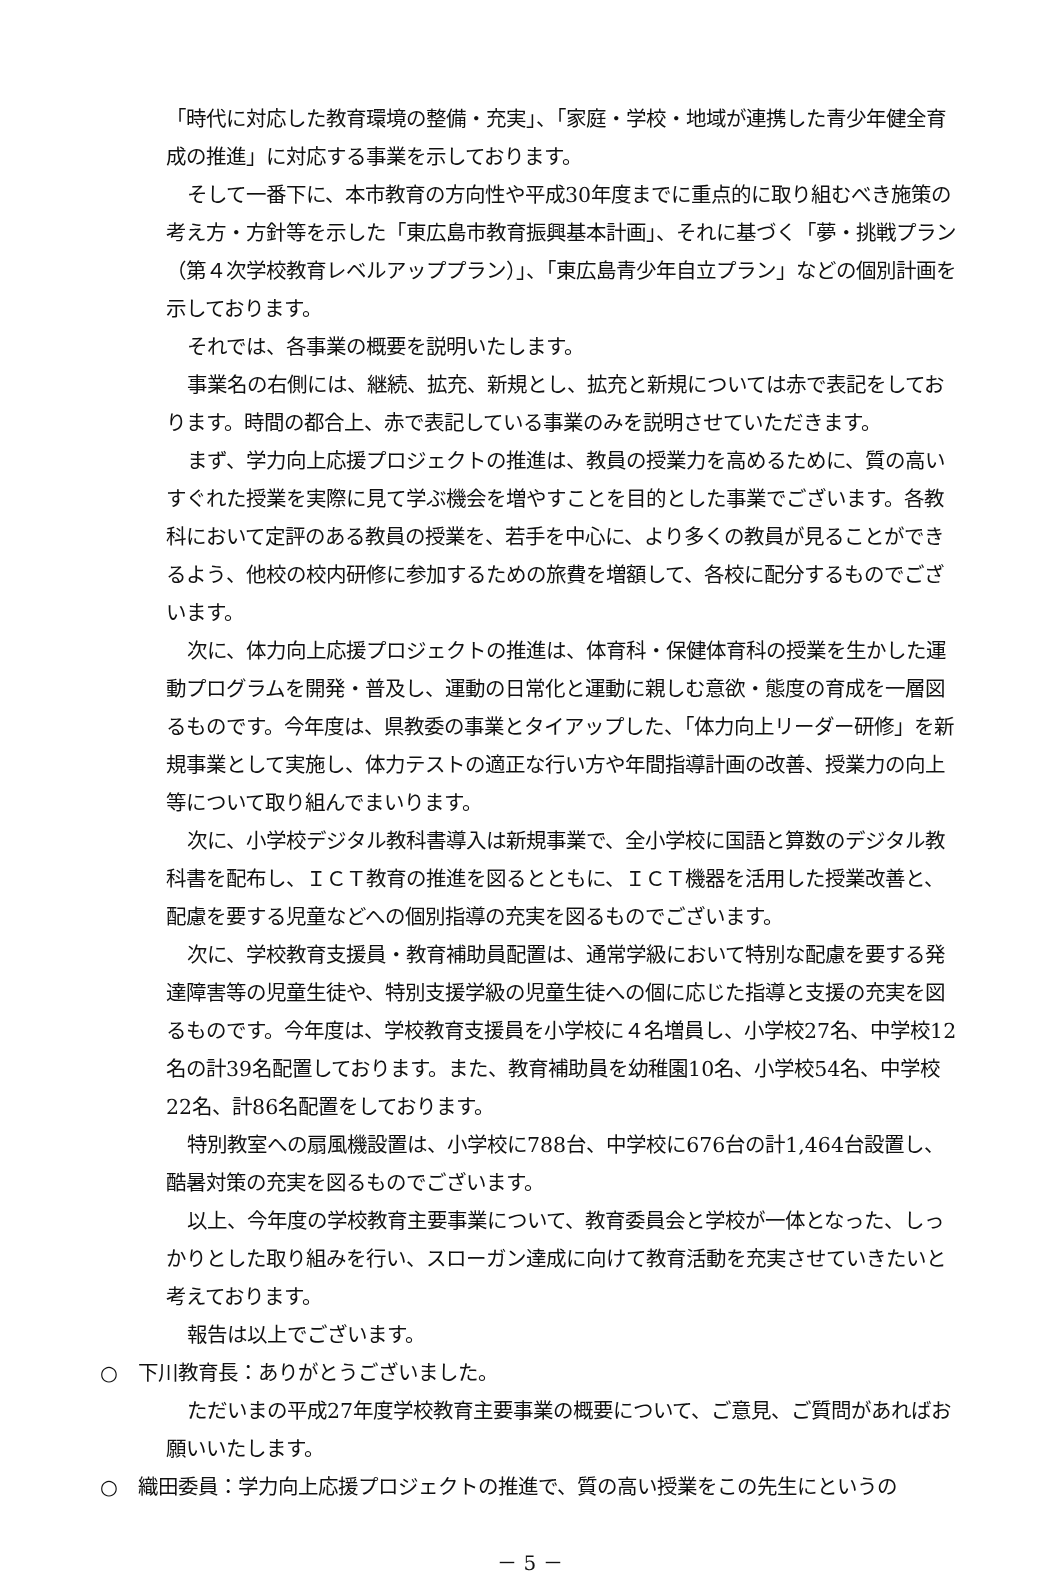「時代に対応した教育環境の整備・充実」、「家庭・学校・地域が連携した青少年健全育成の推進」に対応する事業を示しております。
そして一番下に、本市教育の方向性や平成30年度までに重点的に取り組むべき施策の考え方・方針等を示した「東広島市教育振興基本計画」、それに基づく「夢・挑戦プラン（第４次学校教育レベルアッププラン）」、「東広島青少年自立プラン」などの個別計画を示しております。
それでは、各事業の概要を説明いたします。
事業名の右側には、継続、拡充、新規とし、拡充と新規については赤で表記をしております。時間の都合上、赤で表記している事業のみを説明させていただきます。
まず、学力向上応援プロジェクトの推進は、教員の授業力を高めるために、質の高いすぐれた授業を実際に見て学ぶ機会を増やすことを目的とした事業でございます。各教科において定評のある教員の授業を、若手を中心に、より多くの教員が見ることができるよう、他校の校内研修に参加するための旅費を増額して、各校に配分するものでございます。
次に、体力向上応援プロジェクトの推進は、体育科・保健体育科の授業を生かした運動プログラムを開発・普及し、運動の日常化と運動に親しむ意欲・態度の育成を一層図るものです。今年度は、県教委の事業とタイアップした、「体力向上リーダー研修」を新規事業として実施し、体力テストの適正な行い方や年間指導計画の改善、授業力の向上等について取り組んでまいります。
次に、小学校デジタル教科書導入は新規事業で、全小学校に国語と算数のデジタル教科書を配布し、ＩＣＴ教育の推進を図るとともに、ＩＣＴ機器を活用した授業改善と、配慮を要する児童などへの個別指導の充実を図るものでございます。
次に、学校教育支援員・教育補助員配置は、通常学級において特別な配慮を要する発達障害等の児童生徒や、特別支援学級の児童生徒への個に応じた指導と支援の充実を図るものです。今年度は、学校教育支援員を小学校に４名増員し、小学校27名、中学校12名の計39名配置しております。また、教育補助員を幼稚園10名、小学校54名、中学校22名、計86名配置をしております。
特別教室への扇風機設置は、小学校に788台、中学校に676台の計1,464台設置し、酷暑対策の充実を図るものでございます。
以上、今年度の学校教育主要事業について、教育委員会と学校が一体となった、しっかりとした取り組みを行い、スローガン達成に向けて教育活動を充実させていきたいと考えております。
報告は以上でございます。
○　下川教育長：ありがとうございました。
ただいまの平成27年度学校教育主要事業の概要について、ご意見、ご質問があればお願いいたします。
○　織田委員：学力向上応援プロジェクトの推進で、質の高い授業をこの先生にというの
－ 5 －